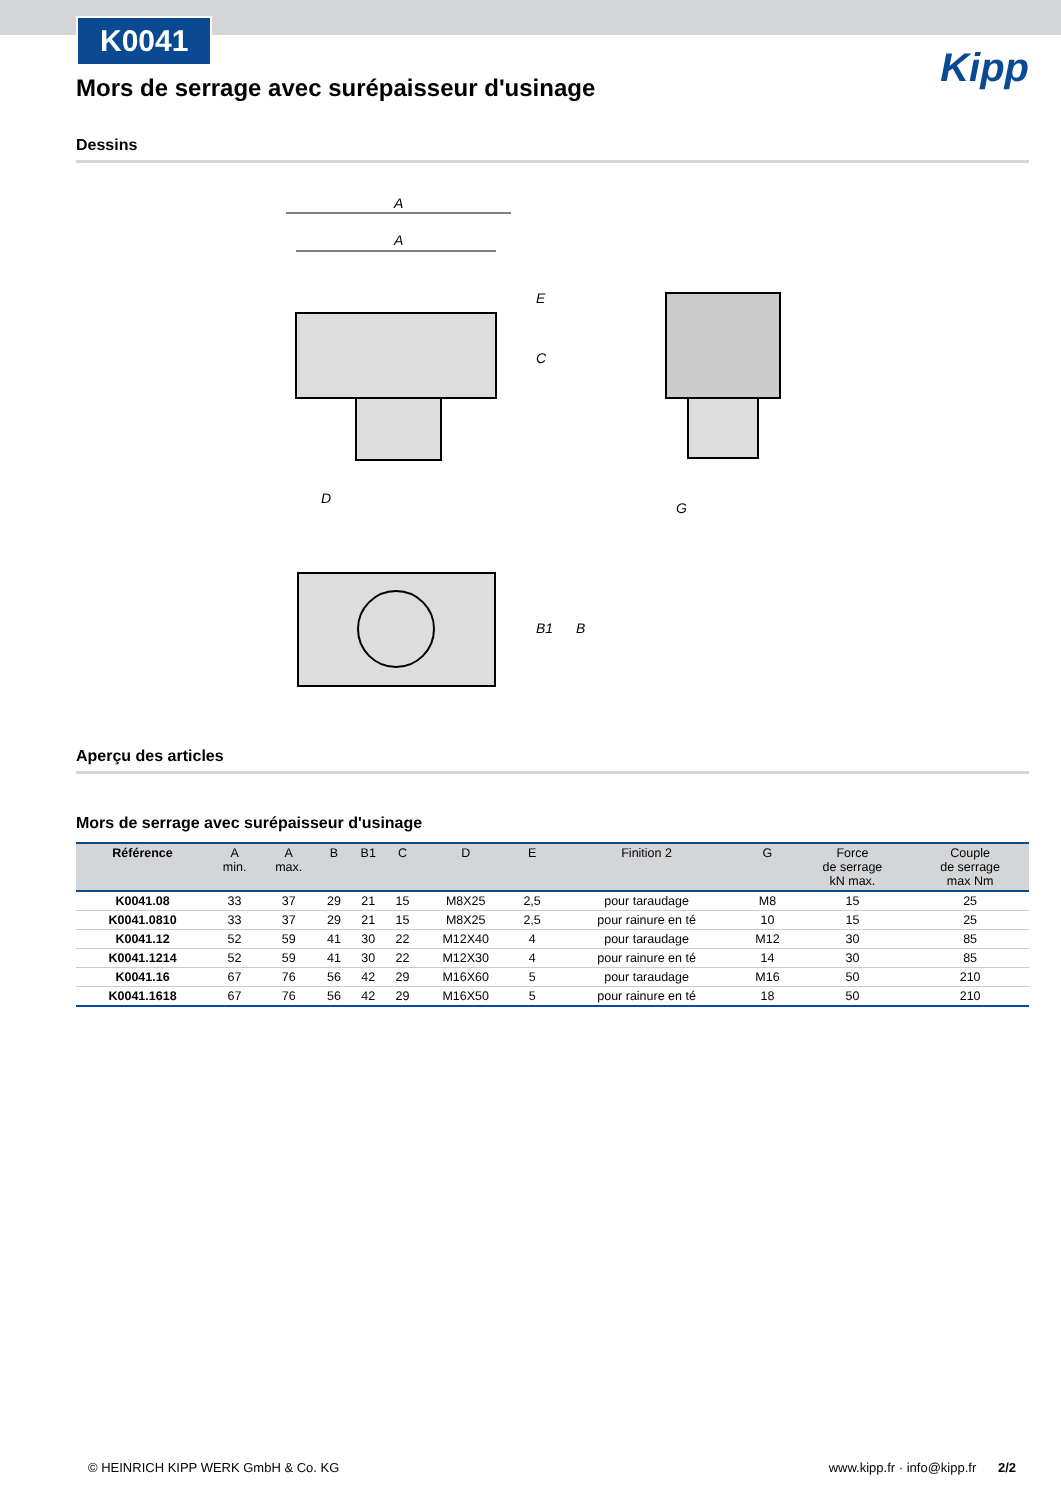K0041
Kipp
Mors de serrage avec surépaisseur d'usinage
Dessins
A
A
G
D
B1
B
C
E
Aperçu des articles
Mors de serrage avec surépaisseur d'usinage
| Référence | A min. | A max. | B | B1 | C | D | E | Finition 2 | G | Force de serrage kN max. | Couple de serrage max Nm |
| --- | --- | --- | --- | --- | --- | --- | --- | --- | --- | --- | --- |
| K0041.08 | 33 | 37 | 29 | 21 | 15 | M8X25 | 2,5 | pour taraudage | M8 | 15 | 25 |
| K0041.0810 | 33 | 37 | 29 | 21 | 15 | M8X25 | 2,5 | pour rainure en té | 10 | 15 | 25 |
| K0041.12 | 52 | 59 | 41 | 30 | 22 | M12X40 | 4 | pour taraudage | M12 | 30 | 85 |
| K0041.1214 | 52 | 59 | 41 | 30 | 22 | M12X30 | 4 | pour rainure en té | 14 | 30 | 85 |
| K0041.16 | 67 | 76 | 56 | 42 | 29 | M16X60 | 5 | pour taraudage | M16 | 50 | 210 |
| K0041.1618 | 67 | 76 | 56 | 42 | 29 | M16X50 | 5 | pour rainure en té | 18 | 50 | 210 |
© HEINRICH KIPP WERK GmbH & Co. KG www.kipp.fr · info@kipp.fr 2/2